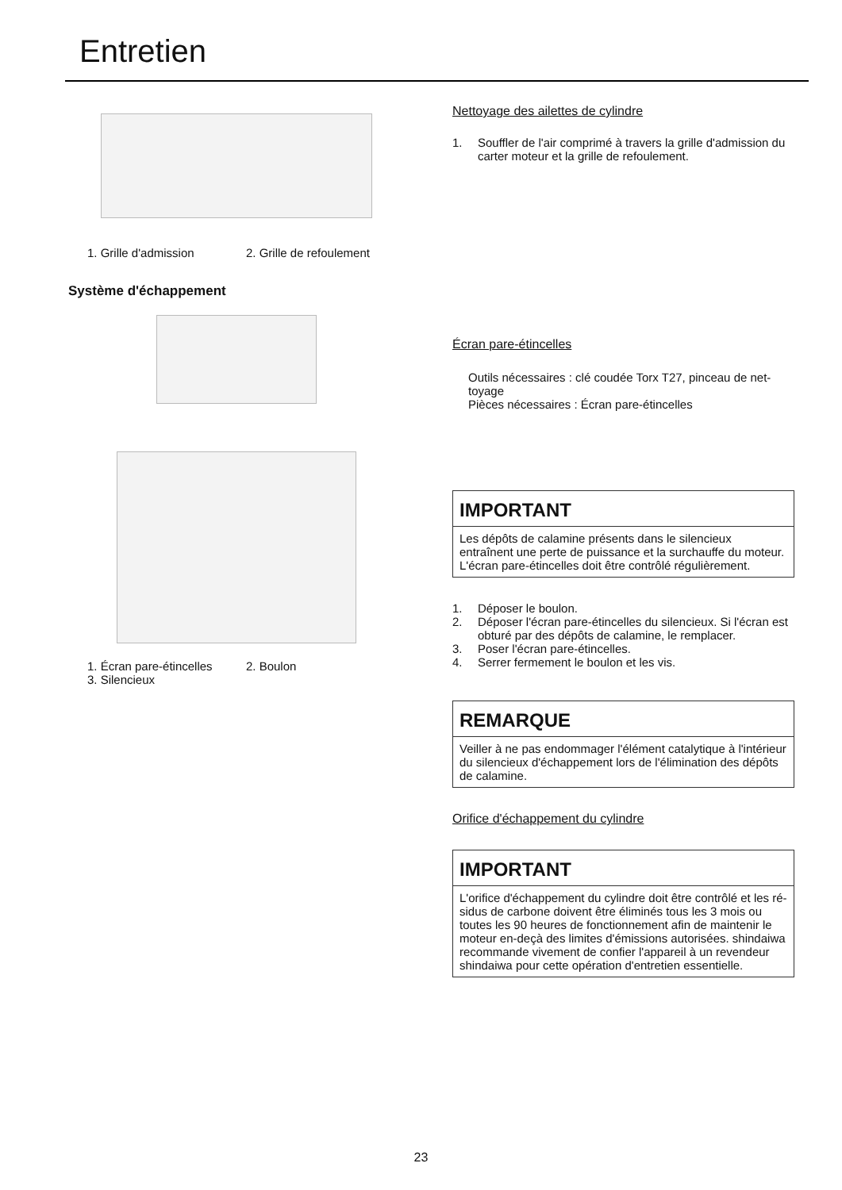Entretien
1. Grille d'admission 2. Grille de refoulement
Système d'échappement
1. Écran pare-étincelles 2. Boulon
3. Silencieux
Nettoyage des ailettes de cylindre
1. Souffler de l'air comprimé à travers la grille d'admission du carter moteur et la grille de refoulement.
Écran pare-étincelles
Outils nécessaires : clé coudée Torx T27, pinceau de net-toyage
Pièces nécessaires : Écran pare-étincelles
IMPORTANT
Les dépôts de calamine présents dans le silencieux entraînent une perte de puissance et la surchauffe du moteur. L'écran pare-étincelles doit être contrôlé régulièrement.
1. Déposer le boulon.
2. Déposer l'écran pare-étincelles du silencieux. Si l'écran est obturé par des dépôts de calamine, le remplacer.
3. Poser l'écran pare-étincelles.
4. Serrer fermement le boulon et les vis.
REMARQUE
Veiller à ne pas endommager l'élément catalytique à l'intérieur du silencieux d'échappement lors de l'élimination des dépôts de calamine.
Orifice d'échappement du cylindre
IMPORTANT
L'orifice d'échappement du cylindre doit être contrôlé et les ré-sidus de carbone doivent être éliminés tous les 3 mois ou toutes les 90 heures de fonctionnement afin de maintenir le moteur en-deçà des limites d'émissions autorisées. shindaiwa recommande vivement de confier l'appareil à un revendeur shindaiwa pour cette opération d'entretien essentielle.
23